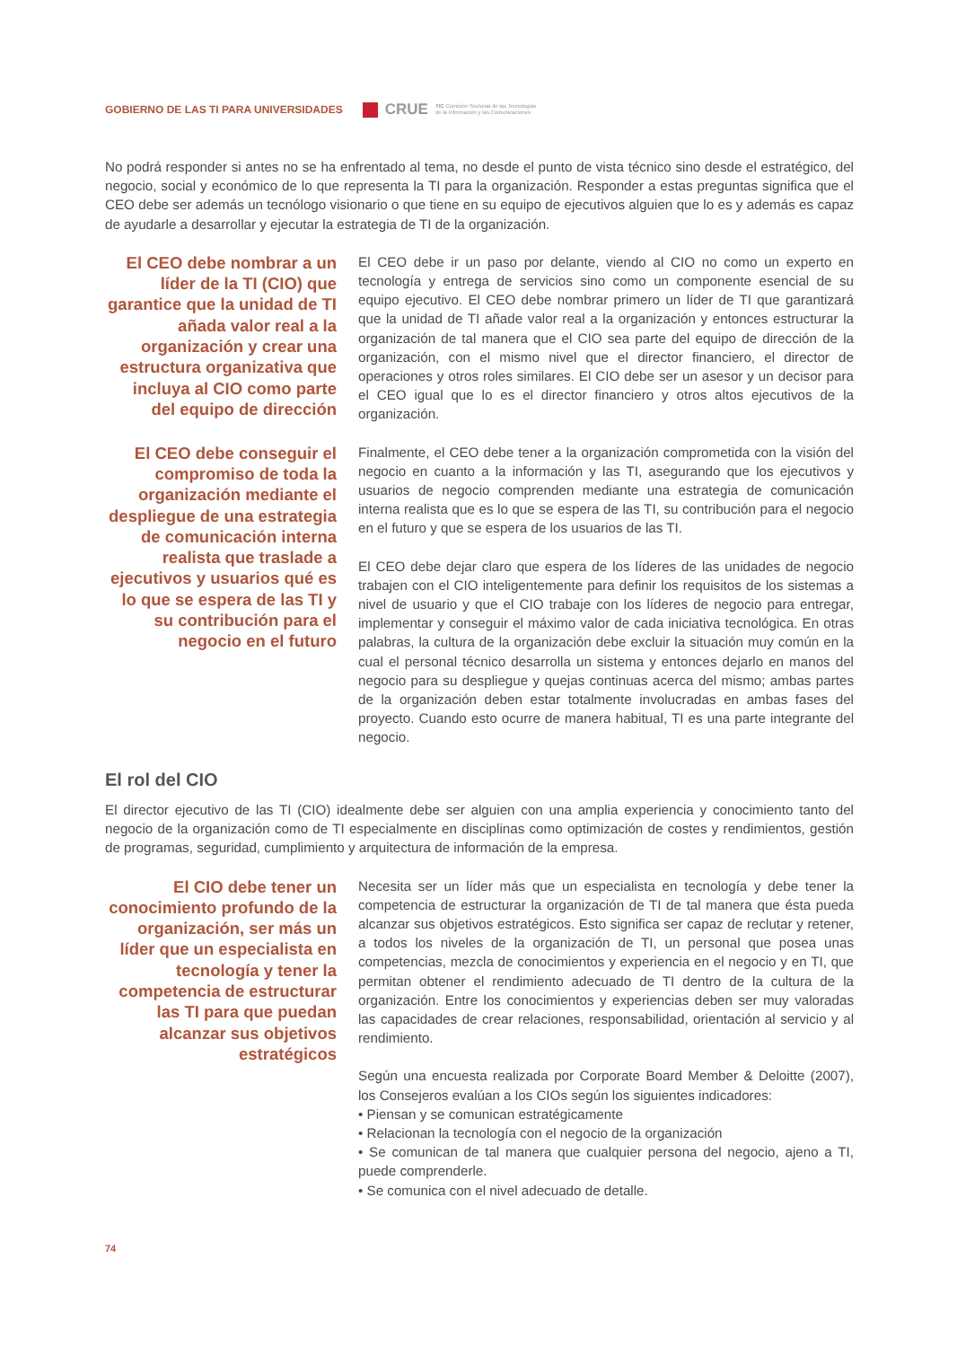GOBIERNO DE LAS TI PARA UNIVERSIDADES CRUE TIC Comisión Sectorial de las Tecnologías
de la Información y las Comunicaciones
No podrá responder si antes no se ha enfrentado al tema, no desde el punto de vista técnico sino desde el estratégico, del negocio, social y económico de lo que representa la TI para la organización. Responder a estas preguntas significa que el CEO debe ser además un tecnólogo visionario o que tiene en su equipo de ejecutivos alguien que lo es y además es capaz de ayudarle a desarrollar y ejecutar la estrategia de TI de la organización.
El CEO debe nombrar a un líder de la TI (CIO) que garantice que la unidad de TI añada valor real a la organización y crear una estructura organizativa que incluya al CIO como parte del equipo de dirección
El CEO debe ir un paso por delante, viendo al CIO no como un experto en tecnología y entrega de servicios sino como un componente esencial de su equipo ejecutivo. El CEO debe nombrar primero un líder de TI que garantizará que la unidad de TI añade valor real a la organización y entonces estructurar la organización de tal manera que el CIO sea parte del equipo de dirección de la organización, con el mismo nivel que el director financiero, el director de operaciones y otros roles similares. El CIO debe ser un asesor y un decisor para el CEO igual que lo es el director financiero y otros altos ejecutivos de la organización.
El CEO debe conseguir el compromiso de toda la organización mediante el despliegue de una estrategia de comunicación interna realista que traslade a ejecutivos y usuarios qué es lo que se espera de las TI y su contribución para el negocio en el futuro
Finalmente, el CEO debe tener a la organización comprometida con la visión del negocio en cuanto a la información y las TI, asegurando que los ejecutivos y usuarios de negocio comprenden mediante una estrategia de comunicación interna realista que es lo que se espera de las TI, su contribución para el negocio en el futuro y que se espera de los usuarios de las TI.
El CEO debe dejar claro que espera de los líderes de las unidades de negocio trabajen con el CIO inteligentemente para definir los requisitos de los sistemas a nivel de usuario y que el CIO trabaje con los líderes de negocio para entregar, implementar y conseguir el máximo valor de cada iniciativa tecnológica. En otras palabras, la cultura de la organización debe excluir la situación muy común en la cual el personal técnico desarrolla un sistema y entonces dejarlo en manos del negocio para su despliegue y quejas continuas acerca del mismo; ambas partes de la organización deben estar totalmente involucradas en ambas fases del proyecto. Cuando esto ocurre de manera habitual, TI es una parte integrante del negocio.
El rol del CIO
El director ejecutivo de las TI (CIO) idealmente debe ser alguien con una amplia experiencia y conocimiento tanto del negocio de la organización como de TI especialmente en disciplinas como optimización de costes y rendimientos, gestión de programas, seguridad, cumplimiento y arquitectura de información de la empresa.
El CIO debe tener un conocimiento profundo de la organización, ser más un líder que un especialista en tecnología y tener la competencia de estructurar las TI para que puedan alcanzar sus objetivos estratégicos
Necesita ser un líder más que un especialista en tecnología y debe tener la competencia de estructurar la organización de TI de tal manera que ésta pueda alcanzar sus objetivos estratégicos. Esto significa ser capaz de reclutar y retener, a todos los niveles de la organización de TI, un personal que posea unas competencias, mezcla de conocimientos y experiencia en el negocio y en TI, que permitan obtener el rendimiento adecuado de TI dentro de la cultura de la organización. Entre los conocimientos y experiencias deben ser muy valoradas las capacidades de crear relaciones, responsabilidad, orientación al servicio y al rendimiento.
Según una encuesta realizada por Corporate Board Member & Deloitte (2007), los Consejeros evalúan a los CIOs según los siguientes indicadores:
• Piensan y se comunican estratégicamente
• Relacionan la tecnología con el negocio de la organización
• Se comunican de tal manera que cualquier persona del negocio, ajeno a TI, puede comprenderle.
• Se comunica con el nivel adecuado de detalle.
74